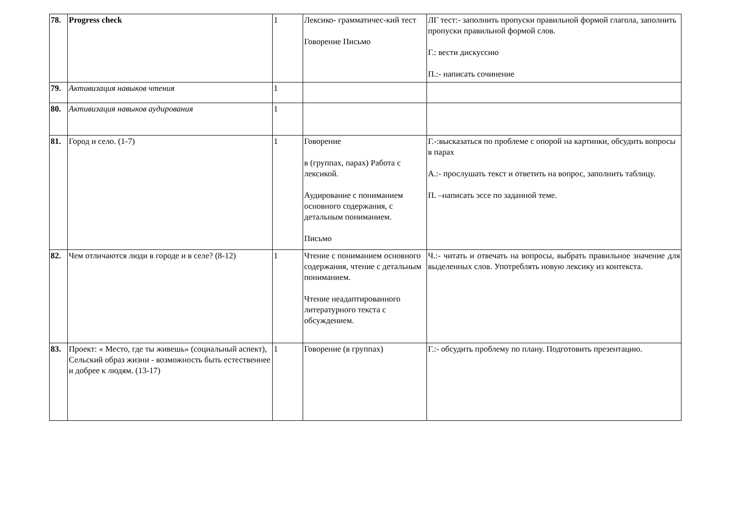| 78. | Progress check | 1 | Лексико- грамматичес-кий тест Говорение Письмо | ЛГ тест:- заполнить пропуски правильной формой глагола, заполнить пропуски правильной формой слов. Г.: вести дискуссию П.:- написать сочинение |
| 79. | Активизация навыков чтения | 1 | | |
| 80. | Активизация навыков аудирования | 1 | | |
| 81. | Город и село. (1-7) | 1 | Говорение в (группах, парах) Работа с лексикой. Аудирование с пониманием основного содержания, с детальным пониманием. Письмо | Г.-:высказаться по проблеме с опорой на картинки, обсудить вопросы в парах А.:- прослушать текст и ответить на вопрос, заполнить таблицу. П. –написать эссе по заданной теме. |
| 82. | Чем отличаются люди в городе и в селе? (8-12) | 1 | Чтение с пониманием основного содержания, чтение с детальным пониманием. Чтение неадаптированного литературного текста с обсуждением. | Ч.:- читать и отвечать на вопросы, выбрать правильное значение для выделенных слов. Употреблять новую лексику из контекста. |
| 83. | Проект: « Место, где ты живешь» (социальный аспект), Сельский образ жизни - возможность быть естественнее и добрее к людям. (13-17) | 1 | Говорение (в группах) | Г.:- обсудить проблему по плану. Подготовить презентацию. |